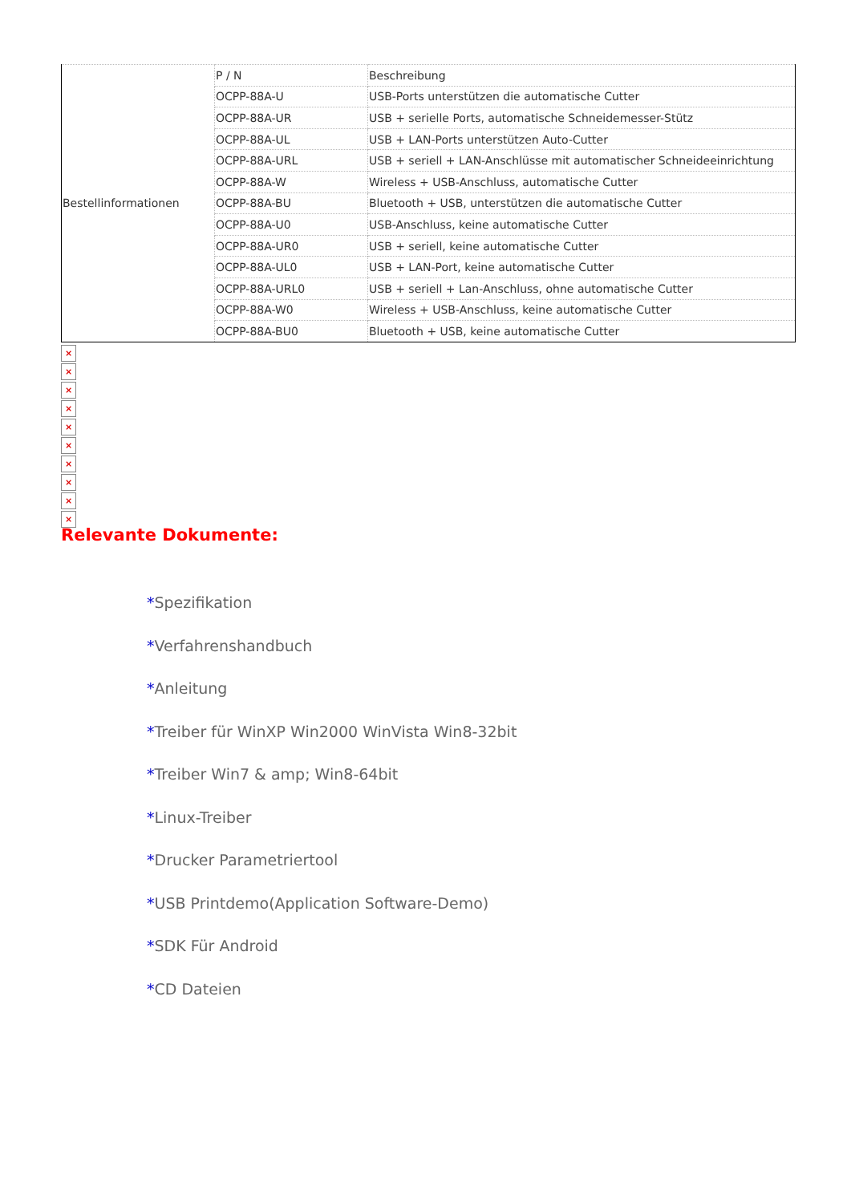| Bestellinformationen | P / N | Beschreibung |
| | OCPP-88A-U | USB-Ports unterstützen die automatische Cutter |
| | OCPP-88A-UR | USB + serielle Ports, automatische Schneidemesser-Stütz |
| | OCPP-88A-UL | USB + LAN-Ports unterstützen Auto-Cutter |
| | OCPP-88A-URL | USB + seriell + LAN-Anschlüsse mit automatischer Schneideeinrichtung |
| | OCPP-88A-W | Wireless + USB-Anschluss, automatische Cutter |
| | OCPP-88A-BU | Bluetooth + USB, unterstützen die automatische Cutter |
| | OCPP-88A-U0 | USB-Anschluss, keine automatische Cutter |
| | OCPP-88A-UR0 | USB + seriell, keine automatische Cutter |
| | OCPP-88A-UL0 | USB + LAN-Port, keine automatische Cutter |
| | OCPP-88A-URL0 | USB + seriell + Lan-Anschluss, ohne automatische Cutter |
| | OCPP-88A-W0 | Wireless + USB-Anschluss, keine automatische Cutter |
| | OCPP-88A-BU0 | Bluetooth + USB, keine automatische Cutter |
×
×
×
×
×
×
×
×
×
×
Relevante Dokumente:
*Spezifikation
*Verfahrenshandbuch
*Anleitung
*Treiber für WinXP Win2000 WinVista Win8-32bit
*Treiber Win7 & amp; Win8-64bit
*Linux-Treiber
*Drucker Parametriertool
*USB Printdemo(Application Software-Demo)
*SDK Für Android
*CD Dateien